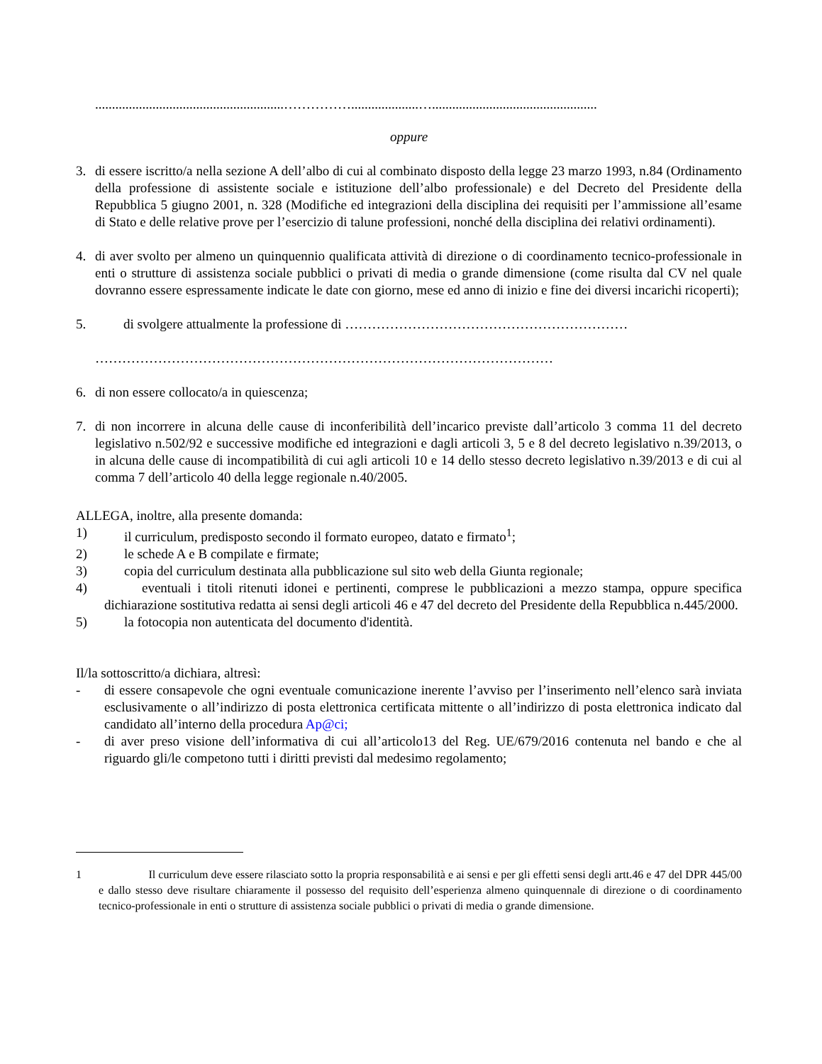........................................................……………....................….................................................
oppure
3. di essere iscritto/a nella sezione A dell’albo di cui al combinato disposto della legge 23 marzo 1993, n.84 (Ordinamento della professione di assistente sociale e istituzione dell’albo professionale) e del Decreto del Presidente della Repubblica 5 giugno 2001, n. 328 (Modifiche ed integrazioni della disciplina dei requisiti per l’ammissione all’esame di Stato e delle relative prove per l’esercizio di talune professioni, nonché della disciplina dei relativi ordinamenti).
4. di aver svolto per almeno un quinquennio qualificata attività di direzione o di coordinamento tecnico-professionale in enti o strutture di assistenza sociale pubblici o privati di media o grande dimensione (come risulta dal CV nel quale dovranno essere espressamente indicate le date con giorno, mese ed anno di inizio e fine dei diversi incarichi ricoperti);
5. di svolgere attualmente la professione di ………………………………………………………
…………………………………………………………………………………………
6. di non essere collocato/a in quiescenza;
7. di non incorrere in alcuna delle cause di inconferibilità dell’incarico previste dall’articolo 3 comma 11 del decreto legislativo n.502/92 e successive modifiche ed integrazioni e dagli articoli 3, 5 e 8 del decreto legislativo n.39/2013, o in alcuna delle cause di incompatibilità di cui agli articoli 10 e 14 dello stesso decreto legislativo n.39/2013 e di cui al comma 7 dell’articolo 40 della legge regionale n.40/2005.
ALLEGA, inoltre, alla presente domanda:
1) il curriculum, predisposto secondo il formato europeo, datato e firmato<sup>1</sup>;
2) le schede A e B compilate e firmate;
3) copia del curriculum destinata alla pubblicazione sul sito web della Giunta regionale;
4) eventuali i titoli ritenuti idonei e pertinenti, comprese le pubblicazioni a mezzo stampa, oppure specifica dichiarazione sostitutiva redatta ai sensi degli articoli 46 e 47 del decreto del Presidente della Repubblica n.445/2000.
5) la fotocopia non autenticata del documento d'identità.
Il/la sottoscritto/a dichiara, altresì:
- di essere consapevole che ogni eventuale comunicazione inerente l’avviso per l’inserimento nell’elenco sarà inviata esclusivamente o all’indirizzo di posta elettronica certificata mittente o all’indirizzo di posta elettronica indicato dal candidato all’interno della procedura Ap@ci;
- di aver preso visione dell’informativa di cui all’articolo13 del Reg. UE/679/2016 contenuta nel bando e che al riguardo gli/le competono tutti i diritti previsti dal medesimo regolamento;
1 Il curriculum deve essere rilasciato sotto la propria responsabilità e ai sensi e per gli effetti sensi degli artt.46 e 47 del DPR 445/00 e dallo stesso deve risultare chiaramente il possesso del requisito dell’esperienza almeno quinquennale di direzione o di coordinamento tecnico-professionale in enti o strutture di assistenza sociale pubblici o privati di media o grande dimensione.